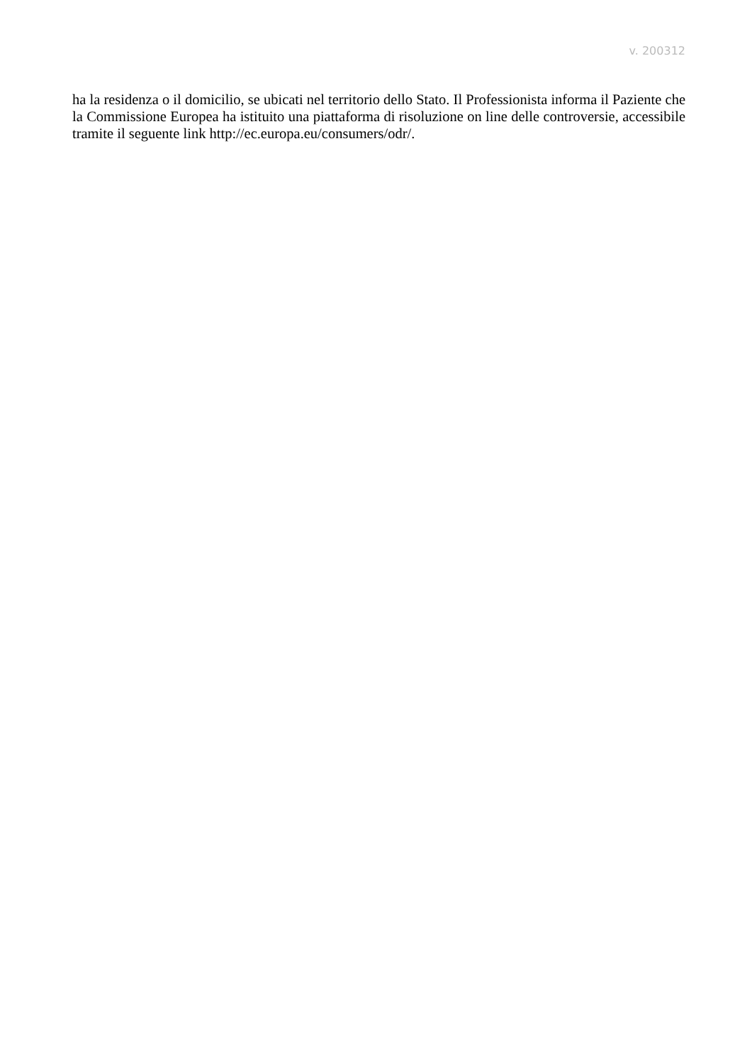v. 200312
ha la residenza o il domicilio, se ubicati nel territorio dello Stato. Il Professionista informa il Paziente che la Commissione Europea ha istituito una piattaforma di risoluzione on line delle controversie, accessibile tramite il seguente link http://ec.europa.eu/consumers/odr/.